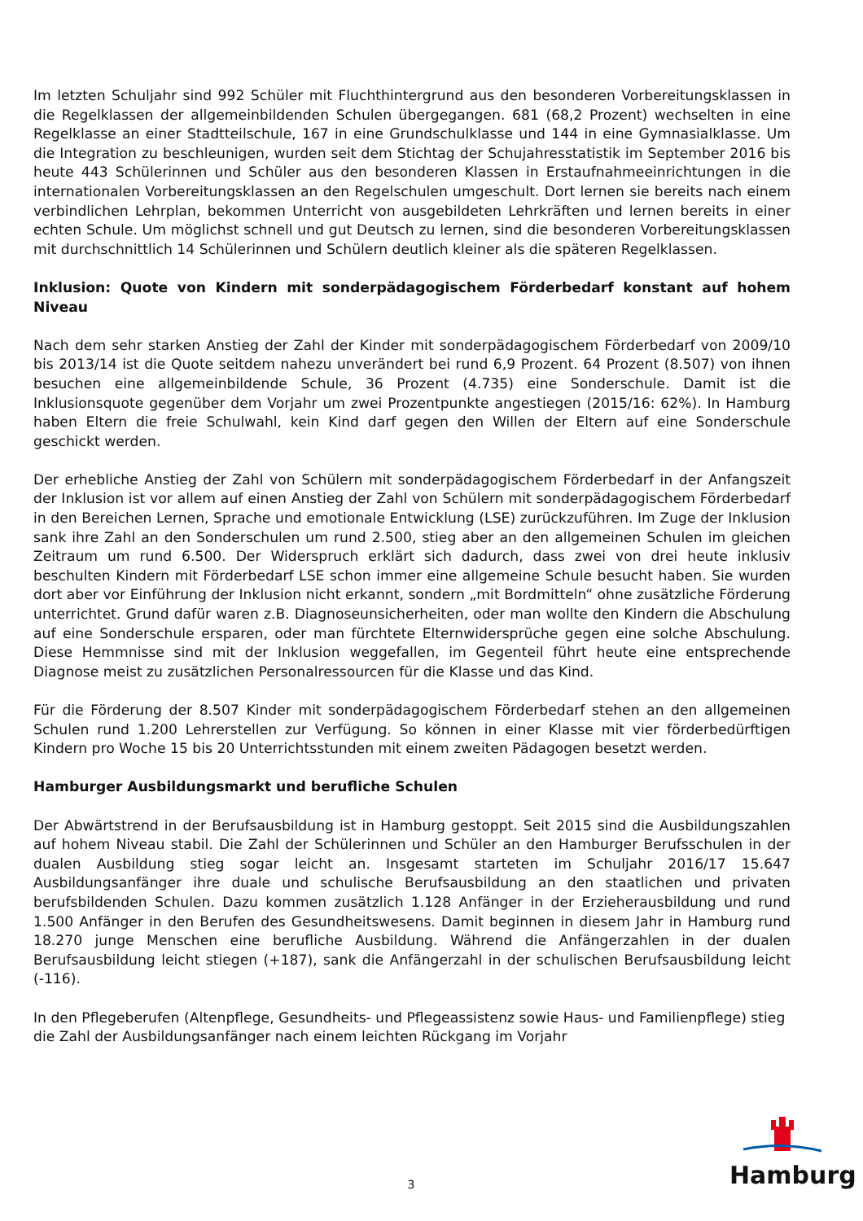Im letzten Schuljahr sind 992 Schüler mit Fluchthintergrund aus den besonderen Vorbereitungsklassen in die Regelklassen der allgemeinbildenden Schulen übergegangen. 681 (68,2 Prozent) wechselten in eine Regelklasse an einer Stadtteilschule, 167 in eine Grundschulklasse und 144 in eine Gymnasialklasse. Um die Integration zu beschleunigen, wurden seit dem Stichtag der Schujahresstatistik im September 2016 bis heute 443 Schülerinnen und Schüler aus den besonderen Klassen in Erstaufnahmeeinrichtungen in die internationalen Vorbereitungsklassen an den Regelschulen umgeschult. Dort lernen sie bereits nach einem verbindlichen Lehrplan, bekommen Unterricht von ausgebildeten Lehrkräften und lernen bereits in einer echten Schule. Um möglichst schnell und gut Deutsch zu lernen, sind die besonderen Vorbereitungsklassen mit durchschnittlich 14 Schülerinnen und Schülern deutlich kleiner als die späteren Regelklassen.
Inklusion: Quote von Kindern mit sonderpädagogischem Förderbedarf konstant auf hohem Niveau
Nach dem sehr starken Anstieg der Zahl der Kinder mit sonderpädagogischem Förderbedarf von 2009/10 bis 2013/14 ist die Quote seitdem nahezu unverändert bei rund 6,9 Prozent. 64 Prozent (8.507) von ihnen besuchen eine allgemeinbildende Schule, 36 Prozent (4.735) eine Sonderschule. Damit ist die Inklusionsquote gegenüber dem Vorjahr um zwei Prozentpunkte angestiegen (2015/16: 62%). In Hamburg haben Eltern die freie Schulwahl, kein Kind darf gegen den Willen der Eltern auf eine Sonderschule geschickt werden.
Der erhebliche Anstieg der Zahl von Schülern mit sonderpädagogischem Förderbedarf in der Anfangszeit der Inklusion ist vor allem auf einen Anstieg der Zahl von Schülern mit sonderpädagogischem Förderbedarf in den Bereichen Lernen, Sprache und emotionale Entwicklung (LSE) zurückzuführen. Im Zuge der Inklusion sank ihre Zahl an den Sonderschulen um rund 2.500, stieg aber an den allgemeinen Schulen im gleichen Zeitraum um rund 6.500. Der Widerspruch erklärt sich dadurch, dass zwei von drei heute inklusiv beschulten Kindern mit Förderbedarf LSE schon immer eine allgemeine Schule besucht haben. Sie wurden dort aber vor Einführung der Inklusion nicht erkannt, sondern „mit Bordmitteln“ ohne zusätzliche Förderung unterrichtet. Grund dafür waren z.B. Diagnoseunsicherheiten, oder man wollte den Kindern die Abschulung auf eine Sonderschule ersparen, oder man fürchtete Elternwidersprüche gegen eine solche Abschulung. Diese Hemmnisse sind mit der Inklusion weggefallen, im Gegenteil führt heute eine entsprechende Diagnose meist zu zusätzlichen Personalressourcen für die Klasse und das Kind.
Für die Förderung der 8.507 Kinder mit sonderpädagogischem Förderbedarf stehen an den allgemeinen Schulen rund 1.200 Lehrerstellen zur Verfügung. So können in einer Klasse mit vier förderbedürftigen Kindern pro Woche 15 bis 20 Unterrichtsstunden mit einem zweiten Pädagogen besetzt werden.
Hamburger Ausbildungsmarkt und berufliche Schulen
Der Abwärtstrend in der Berufsausbildung ist in Hamburg gestoppt. Seit 2015 sind die Ausbildungszahlen auf hohem Niveau stabil. Die Zahl der Schülerinnen und Schüler an den Hamburger Berufsschulen in der dualen Ausbildung stieg sogar leicht an. Insgesamt starteten im Schuljahr 2016/17 15.647 Ausbildungsanfänger ihre duale und schulische Berufsausbildung an den staatlichen und privaten berufsbildenden Schulen. Dazu kommen zusätzlich 1.128 Anfänger in der Erzieherausbildung und rund 1.500 Anfänger in den Berufen des Gesundheitswesens. Damit beginnen in diesem Jahr in Hamburg rund 18.270 junge Menschen eine berufliche Ausbildung. Während die Anfängerzahlen in der dualen Berufsausbildung leicht stiegen (+187), sank die Anfängerzahl in der schulischen Berufsausbildung leicht (-116).
In den Pflegeberufen (Altenpflege, Gesundheits- und Pflegeassistenz sowie Haus- und Familienpflege) stieg die Zahl der Ausbildungsanfänger nach einem leichten Rückgang im Vorjahr
3
Hamburg